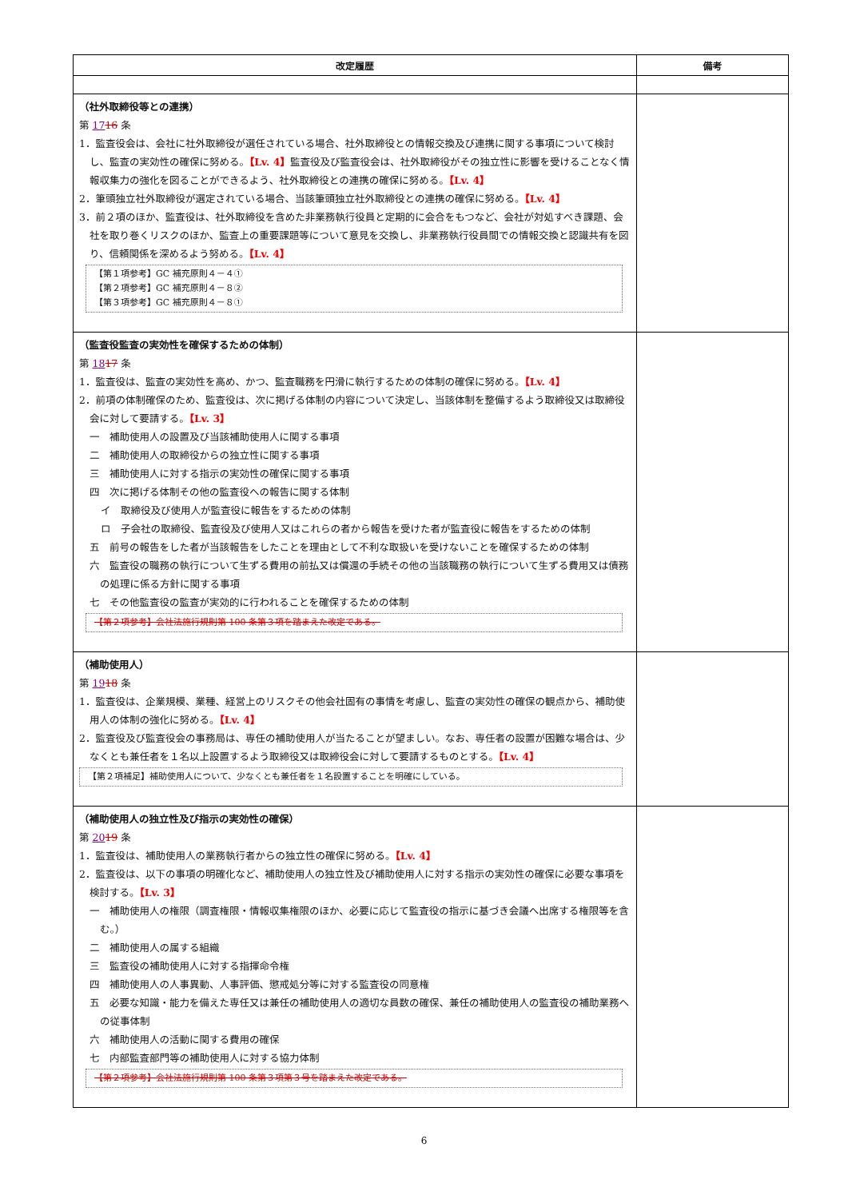| 改定履歴 | 備考 |
| --- | --- |
| （社外取締役等との連携） 第 17 16 条 1．監査役会は、会社に社外取締役が選任されている場合、社外取締役との情報交換及び連携に関する事項について検討し、監査の実効性の確保に努める。 【Lv. 4】 監査役及び監査役会は、社外取締役がその独立性に影響を受けることなく情報収集力の強化を図ることができるよう、社外取締役との連携の確保に努める。 【Lv. 4】 2．筆頭独立社外取締役が選定されている場合、当該筆頭独立社外取締役との連携の確保に努める。 【Lv. 4】 3．前２項のほか、監査役は、社外取締役を含めた非業務執行役員と定期的に会合をもつなど、会社が対処すべき課題、会社を取り巻くリスクのほか、監査上の重要課題等について意見を交換し、非業務執行役員間での情報交換と認識共有を図り、信頼関係を深めるよう努める。 【Lv. 4】 【第１項参考】GC 補充原則４－４① 【第２項参考】GC 補充原則４－８② 【第３項参考】GC 補充原則４－８① | |
| （監査役監査の実効性を確保するための体制） 第 18 17 条 1．監査役は、監査の実効性を高め、かつ、監査職務を円滑に執行するための体制の確保に努める。 【Lv. 4】 2．前項の体制確保のため、監査役は、次に掲げる体制の内容について決定し、当該体制を整備するよう取締役又は取締役会に対して要請する。 【Lv. 3】 一 補助使用人の設置及び当該補助使用人に関する事項 二 補助使用人の取締役からの独立性に関する事項 三 補助使用人に対する指示の実効性の確保に関する事項 四 次に掲げる体制その他の監査役への報告に関する体制 イ 取締役及び使用人が監査役に報告をするための体制 ロ 子会社の取締役、監査役及び使用人又はこれらの者から報告を受けた者が監査役に報告をするための体制 五 前号の報告をした者が当該報告をしたことを理由として不利な取扱いを受けないことを確保するための体制 六 監査役の職務の執行について生ずる費用の前払又は償還の手続その他の当該職務の執行について生ずる費用又は債務の処理に係る方針に関する事項 七 その他監査役の監査が実効的に行われることを確保するための体制 【第２項参考】会社法施行規則第 100 条第３項を踏まえた改定である。 | |
| （補助使用人） 第 19 18 条 1．監査役は、企業規模、業種、経営上のリスクその他会社固有の事情を考慮し、監査の実効性の確保の観点から、補助使用人の体制の強化に努める。 【Lv. 4】 2．監査役及び監査役会の事務局は、専任の補助使用人が当たることが望ましい。なお、専任者の設置が困難な場合は、少なくとも兼任者を１名以上設置するよう取締役又は取締役会に対して要請するものとする。 【Lv. 4】 【第２項補足】補助使用人について、少なくとも兼任者を１名設置することを明確にしている。 | |
| （補助使用人の独立性及び指示の実効性の確保） 第 20 19 条 1．監査役は、補助使用人の業務執行者からの独立性の確保に努める。 【Lv. 4】 2．監査役は、以下の事項の明確化など、補助使用人の独立性及び補助使用人に対する指示の実効性の確保に必要な事項を検討する。 【Lv. 3】 一 補助使用人の権限（調査権限・情報収集権限のほか、必要に応じて監査役の指示に基づき会議へ出席する権限等を含む。） 二 補助使用人の属する組織 三 監査役の補助使用人に対する指揮命令権 四 補助使用人の人事異動、人事評価、懲戒処分等に対する監査役の同意権 五 必要な知識・能力を備えた専任又は兼任の補助使用人の適切な員数の確保、兼任の補助使用人の監査役の補助業務への従事体制 六 補助使用人の活動に関する費用の確保 七 内部監査部門等の補助使用人に対する協力体制 【第２項参考】会社法施行規則第 100 条第３項第３号を踏まえた改定である。 | |
6